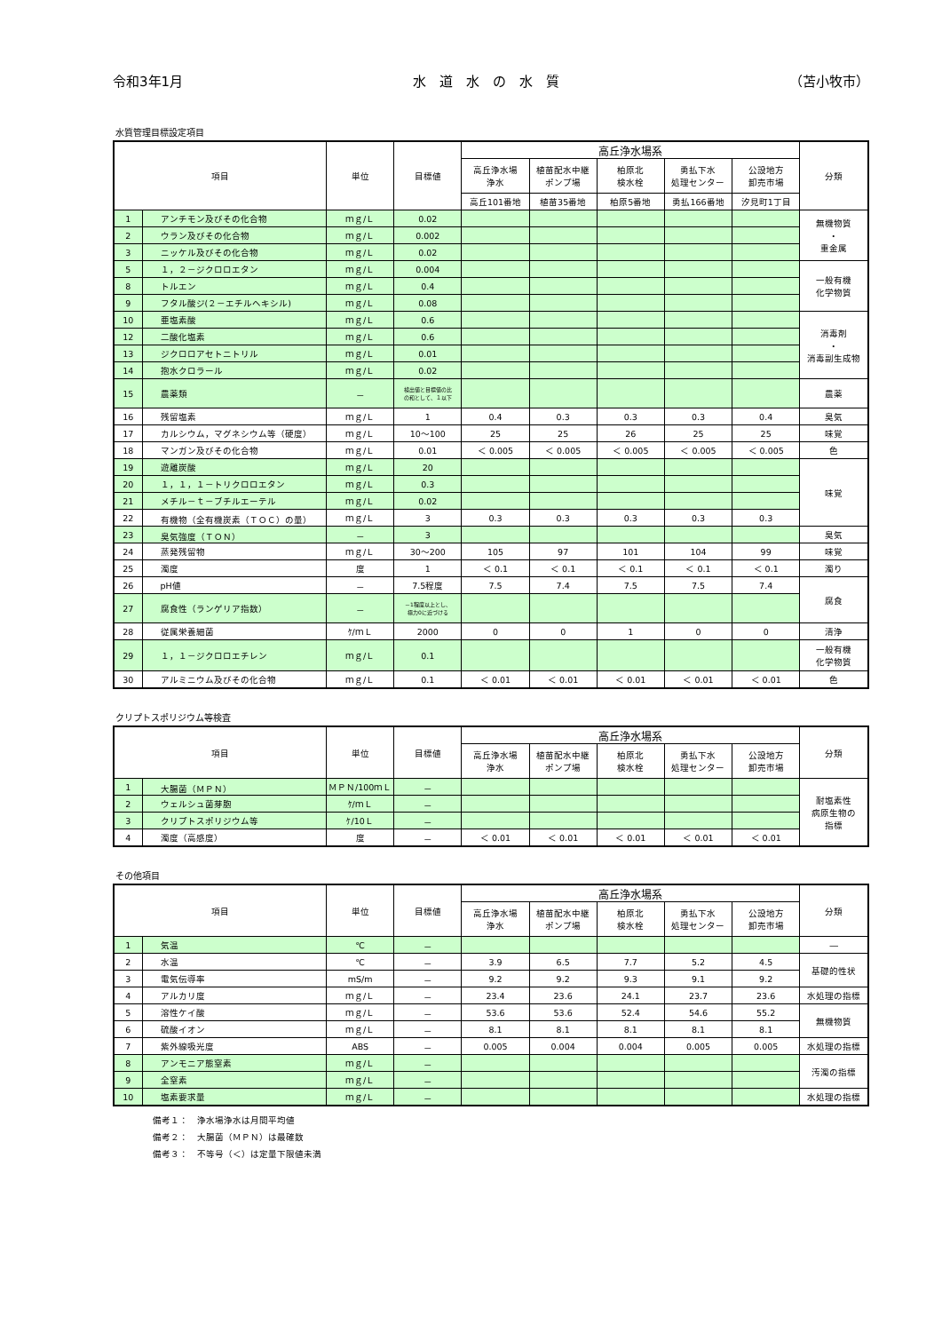令和3年1月 水　道　水　の　水　質 （苫小牧市）
水質管理目標設定項目
| 項目 | | 単位 | 目標値 | 高丘浄水場系 | | | | | 分類 |
| --- | --- | --- | --- | --- | --- | --- | --- | --- | --- |
| | | | | 高丘浄水場 浄水 | 植苗配水中継 ポンプ場 | 柏原北 検水栓 | 勇払下水 処理センター | 公設地方 卸売市場 | |
| | | | | 高丘101番地 | 植苗35番地 | 柏原5番地 | 勇払166番地 | 汐見町1丁目 | |
| 1 | アンチモン及びその化合物 | ｍｇ/Ｌ | 0.02 | | | | | | 無機物質 ・ 重金属 |
| 2 | ウラン及びその化合物 | ｍｇ/Ｌ | 0.002 | | | | | | |
| 3 | ニッケル及びその化合物 | ｍｇ/Ｌ | 0.02 | | | | | | |
| 5 | １，２－ジクロロエタン | ｍｇ/Ｌ | 0.004 | | | | | | 一般有機 化学物質 |
| 8 | トルエン | ｍｇ/Ｌ | 0.4 | | | | | | |
| 9 | フタル酸ジ(２－エチルヘキシル) | ｍｇ/Ｌ | 0.08 | | | | | | |
| 10 | 亜塩素酸 | ｍｇ/Ｌ | 0.6 | | | | | | 消毒剤 ・ 消毒副生成物 |
| 12 | 二酸化塩素 | ｍｇ/Ｌ | 0.6 | | | | | | |
| 13 | ジクロロアセトニトリル | ｍｇ/Ｌ | 0.01 | | | | | | |
| 14 | 抱水クロラール | ｍｇ/Ｌ | 0.02 | | | | | | |
| 15 | 農薬類 | － | 検出値と目標値の比 の和として、１以下 | | | | | | 農薬 |
| 16 | 残留塩素 | ｍｇ/Ｌ | 1 | 0.4 | 0.3 | 0.3 | 0.3 | 0.4 | 臭気 |
| 17 | カルシウム，マグネシウム等（硬度） | ｍｇ/Ｌ | 10～100 | 25 | 25 | 26 | 25 | 25 | 味覚 |
| 18 | マンガン及びその化合物 | ｍｇ/Ｌ | 0.01 | ＜ 0.005 | ＜ 0.005 | ＜ 0.005 | ＜ 0.005 | ＜ 0.005 | 色 |
| 19 | 遊離炭酸 | ｍｇ/Ｌ | 20 | | | | | | 味覚 |
| 20 | １，１，１－トリクロロエタン | ｍｇ/Ｌ | 0.3 | | | | | | |
| 21 | メチル－ｔ－ブチルエーテル | ｍｇ/Ｌ | 0.02 | | | | | | |
| 22 | 有機物（全有機炭素（ＴＯＣ）の量） | ｍｇ/Ｌ | 3 | 0.3 | 0.3 | 0.3 | 0.3 | 0.3 | |
| 23 | 臭気強度（ＴＯＮ） | － | 3 | | | | | | 臭気 |
| 24 | 蒸発残留物 | ｍｇ/Ｌ | 30～200 | 105 | 97 | 101 | 104 | 99 | 味覚 |
| 25 | 濁度 | 度 | 1 | ＜ 0.1 | ＜ 0.1 | ＜ 0.1 | ＜ 0.1 | ＜ 0.1 | 濁り |
| 26 | pH値 | － | 7.5程度 | 7.5 | 7.4 | 7.5 | 7.5 | 7.4 | 腐食 |
| 27 | 腐食性（ランゲリア指数） | － | －1程度以上とし、 極力0に近づける | | | | | | |
| 28 | 従属栄養細菌 | ｹ/ｍＬ | 2000 | 0 | 0 | 1 | 0 | 0 | 清浄 |
| 29 | １，１－ジクロロエチレン | ｍｇ/Ｌ | 0.1 | | | | | | 一般有機 化学物質 |
| 30 | アルミニウム及びその化合物 | ｍｇ/Ｌ | 0.1 | ＜ 0.01 | ＜ 0.01 | ＜ 0.01 | ＜ 0.01 | ＜ 0.01 | 色 |
クリプトスポリジウム等検査
| 項目 | | 単位 | 目標値 | 高丘浄水場系 | | | | | 分類 |
| --- | --- | --- | --- | --- | --- | --- | --- | --- | --- |
| | | | | 高丘浄水場 浄水 | 植苗配水中継 ポンプ場 | 柏原北 検水栓 | 勇払下水 処理センター | 公設地方 卸売市場 | |
| 1 | 大腸菌（ＭＰＮ） | ＭＰＮ/100ｍＬ | － | | | | | | 耐塩素性 病原生物の 指標 |
| 2 | ウェルシュ菌芽胞 | ｹ/ｍＬ | － | | | | | | |
| 3 | クリプトスポリジウム等 | ｹ/10Ｌ | － | | | | | | |
| 4 | 濁度（高感度） | 度 | － | ＜ 0.01 | ＜ 0.01 | ＜ 0.01 | ＜ 0.01 | ＜ 0.01 | |
その他項目
| 項目 | | 単位 | 目標値 | 高丘浄水場系 | | | | | 分類 |
| --- | --- | --- | --- | --- | --- | --- | --- | --- | --- |
| | | | | 高丘浄水場 浄水 | 植苗配水中継 ポンプ場 | 柏原北 検水栓 | 勇払下水 処理センター | 公設地方 卸売市場 | |
| 1 | 気温 | ℃ | － | | | | | | ― |
| 2 | 水温 | ℃ | － | 3.9 | 6.5 | 7.7 | 5.2 | 4.5 | 基礎的性状 |
| 3 | 電気伝導率 | mS/m | － | 9.2 | 9.2 | 9.3 | 9.1 | 9.2 | |
| 4 | アルカリ度 | ｍｇ/Ｌ | － | 23.4 | 23.6 | 24.1 | 23.7 | 23.6 | 水処理の指標 |
| 5 | 溶性ケイ酸 | ｍｇ/Ｌ | － | 53.6 | 53.6 | 52.4 | 54.6 | 55.2 | 無機物質 |
| 6 | 硫酸イオン | ｍｇ/Ｌ | － | 8.1 | 8.1 | 8.1 | 8.1 | 8.1 | |
| 7 | 紫外線吸光度 | ABS | － | 0.005 | 0.004 | 0.004 | 0.005 | 0.005 | 水処理の指標 |
| 8 | アンモニア態窒素 | ｍｇ/Ｌ | － | | | | | | 汚濁の指標 |
| 9 | 全窒素 | ｍｇ/Ｌ | － | | | | | | |
| 10 | 塩素要求量 | ｍｇ/Ｌ | － | | | | | | 水処理の指標 |
備考１：　浄水場浄水は月間平均値
備考２：　大腸菌（ＭＰＮ）は最確数
備考３：　不等号（＜）は定量下限値未満